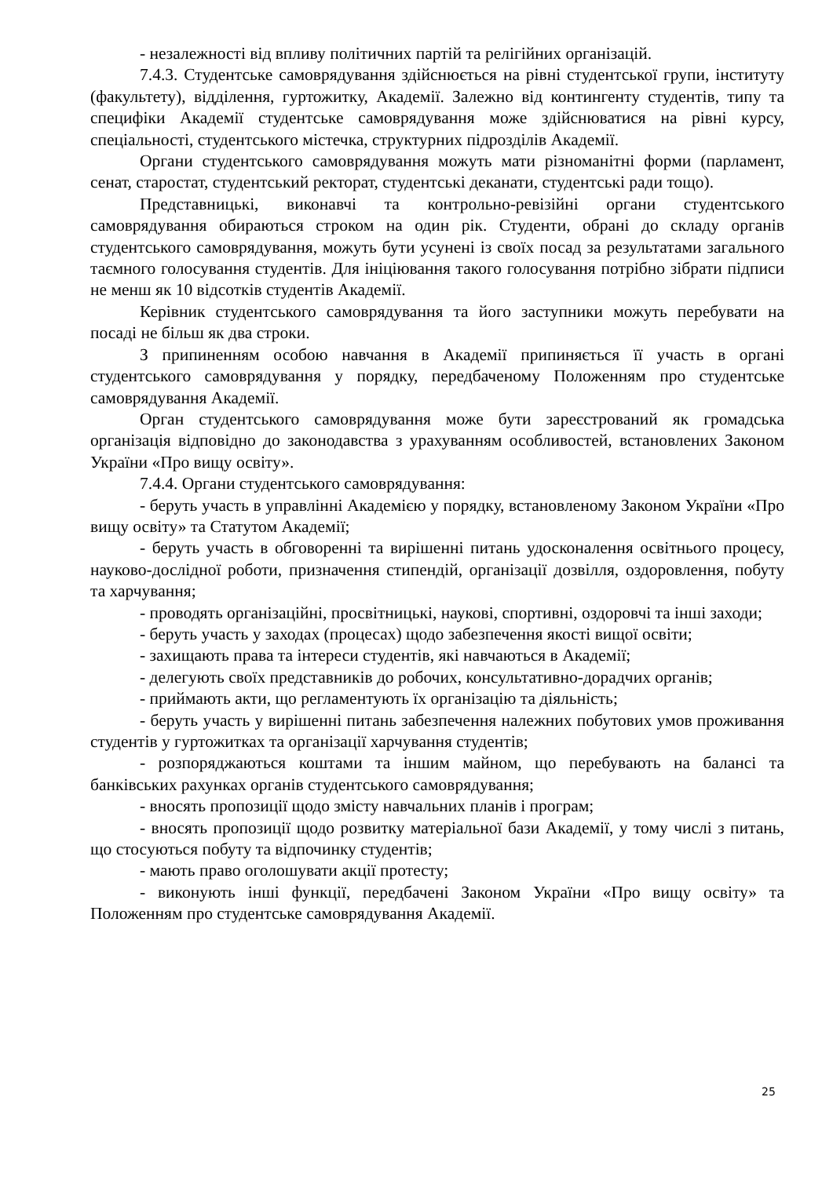- незалежності від впливу політичних партій та релігійних організацій.
7.4.3. Студентське самоврядування здійснюється на рівні студентської групи, інституту (факультету), відділення, гуртожитку, Академії. Залежно від контингенту студентів, типу та специфіки Академії студентське самоврядування може здійснюватися на рівні курсу, спеціальності, студентського містечка, структурних підрозділів Академії.
Органи студентського самоврядування можуть мати різноманітні форми (парламент, сенат, старостат, студентський ректорат, студентські деканати, студентські ради тощо).
Представницькі, виконавчі та контрольно-ревізійні органи студентського самоврядування обираються строком на один рік. Студенти, обрані до складу органів студентського самоврядування, можуть бути усунені із своїх посад за результатами загального таємного голосування студентів. Для ініціювання такого голосування потрібно зібрати підписи не менш як 10 відсотків студентів Академії.
Керівник студентського самоврядування та його заступники можуть перебувати на посаді не більш як два строки.
З припиненням особою навчання в Академії припиняється її участь в органі студентського самоврядування у порядку, передбаченому Положенням про студентське самоврядування Академії.
Орган студентського самоврядування може бути зареєстрований як громадська організація відповідно до законодавства з урахуванням особливостей, встановлених Законом України «Про вищу освіту».
7.4.4. Органи студентського самоврядування:
- беруть участь в управлінні Академією у порядку, встановленому Законом України «Про вищу освіту» та Статутом Академії;
- беруть участь в обговоренні та вирішенні питань удосконалення освітнього процесу, науково-дослідної роботи, призначення стипендій, організації дозвілля, оздоровлення, побуту та харчування;
- проводять організаційні, просвітницькі, наукові, спортивні, оздоровчі та інші заходи;
- беруть участь у заходах (процесах) щодо забезпечення якості вищої освіти;
- захищають права та інтереси студентів, які навчаються в Академії;
- делегують своїх представників до робочих, консультативно-дорадчих органів;
- приймають акти, що регламентують їх організацію та діяльність;
- беруть участь у вирішенні питань забезпечення належних побутових умов проживання студентів у гуртожитках та організації харчування студентів;
- розпоряджаються коштами та іншим майном, що перебувають на балансі та банківських рахунках органів студентського самоврядування;
- вносять пропозиції щодо змісту навчальних планів і програм;
- вносять пропозиції щодо розвитку матеріальної бази Академії, у тому числі з питань, що стосуються побуту та відпочинку студентів;
- мають право оголошувати акції протесту;
- виконують інші функції, передбачені Законом України «Про вищу освіту» та Положенням про студентське самоврядування Академії.
25